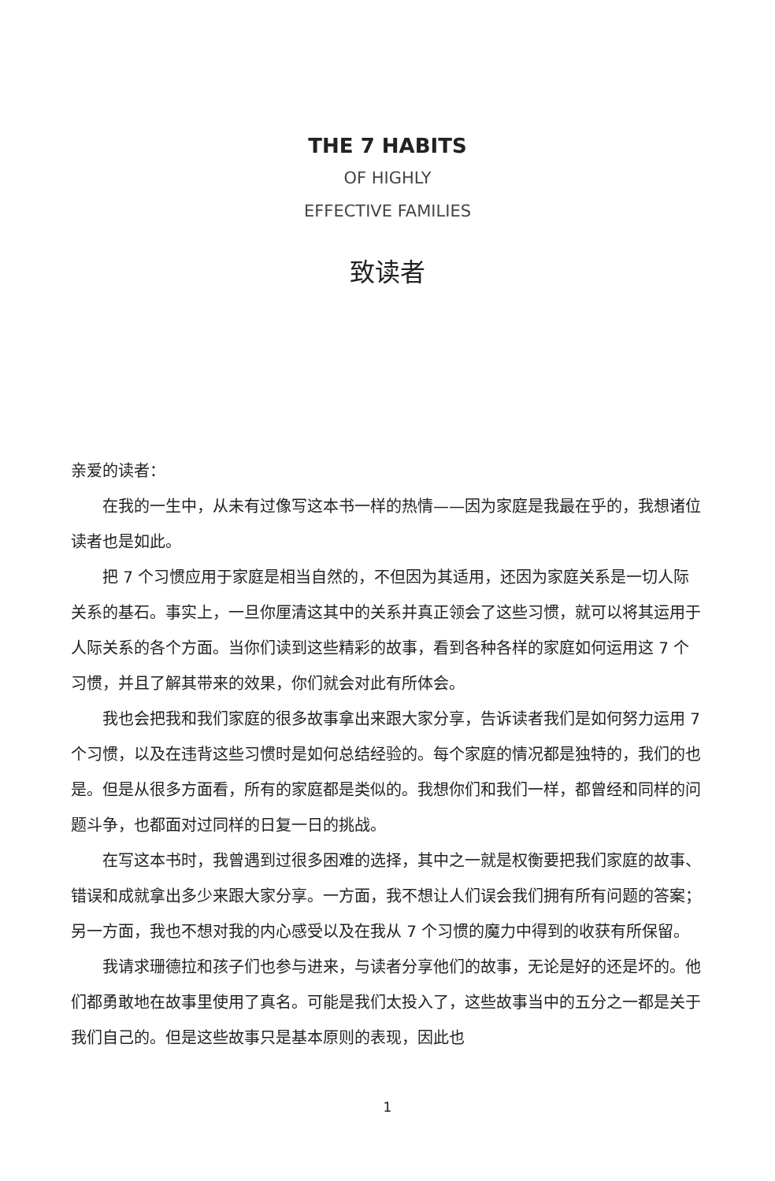THE 7 HABITS
OF HIGHLY
EFFECTIVE FAMILIES
致读者
亲爱的读者：
在我的一生中，从未有过像写这本书一样的热情——因为家庭是我最在乎的，我想诸位读者也是如此。
把 7 个习惯应用于家庭是相当自然的，不但因为其适用，还因为家庭关系是一切人际关系的基石。事实上，一旦你厘清这其中的关系并真正领会了这些习惯，就可以将其运用于人际关系的各个方面。当你们读到这些精彩的故事，看到各种各样的家庭如何运用这 7 个习惯，并且了解其带来的效果，你们就会对此有所体会。
我也会把我和我们家庭的很多故事拿出来跟大家分享，告诉读者我们是如何努力运用 7 个习惯，以及在违背这些习惯时是如何总结经验的。每个家庭的情况都是独特的，我们的也是。但是从很多方面看，所有的家庭都是类似的。我想你们和我们一样，都曾经和同样的问题斗争，也都面对过同样的日复一日的挑战。
在写这本书时，我曾遇到过很多困难的选择，其中之一就是权衡要把我们家庭的故事、错误和成就拿出多少来跟大家分享。一方面，我不想让人们误会我们拥有所有问题的答案；另一方面，我也不想对我的内心感受以及在我从 7 个习惯的魔力中得到的收获有所保留。
我请求珊德拉和孩子们也参与进来，与读者分享他们的故事，无论是好的还是坏的。他们都勇敢地在故事里使用了真名。可能是我们太投入了，这些故事当中的五分之一都是关于我们自己的。但是这些故事只是基本原则的表现，因此也
1